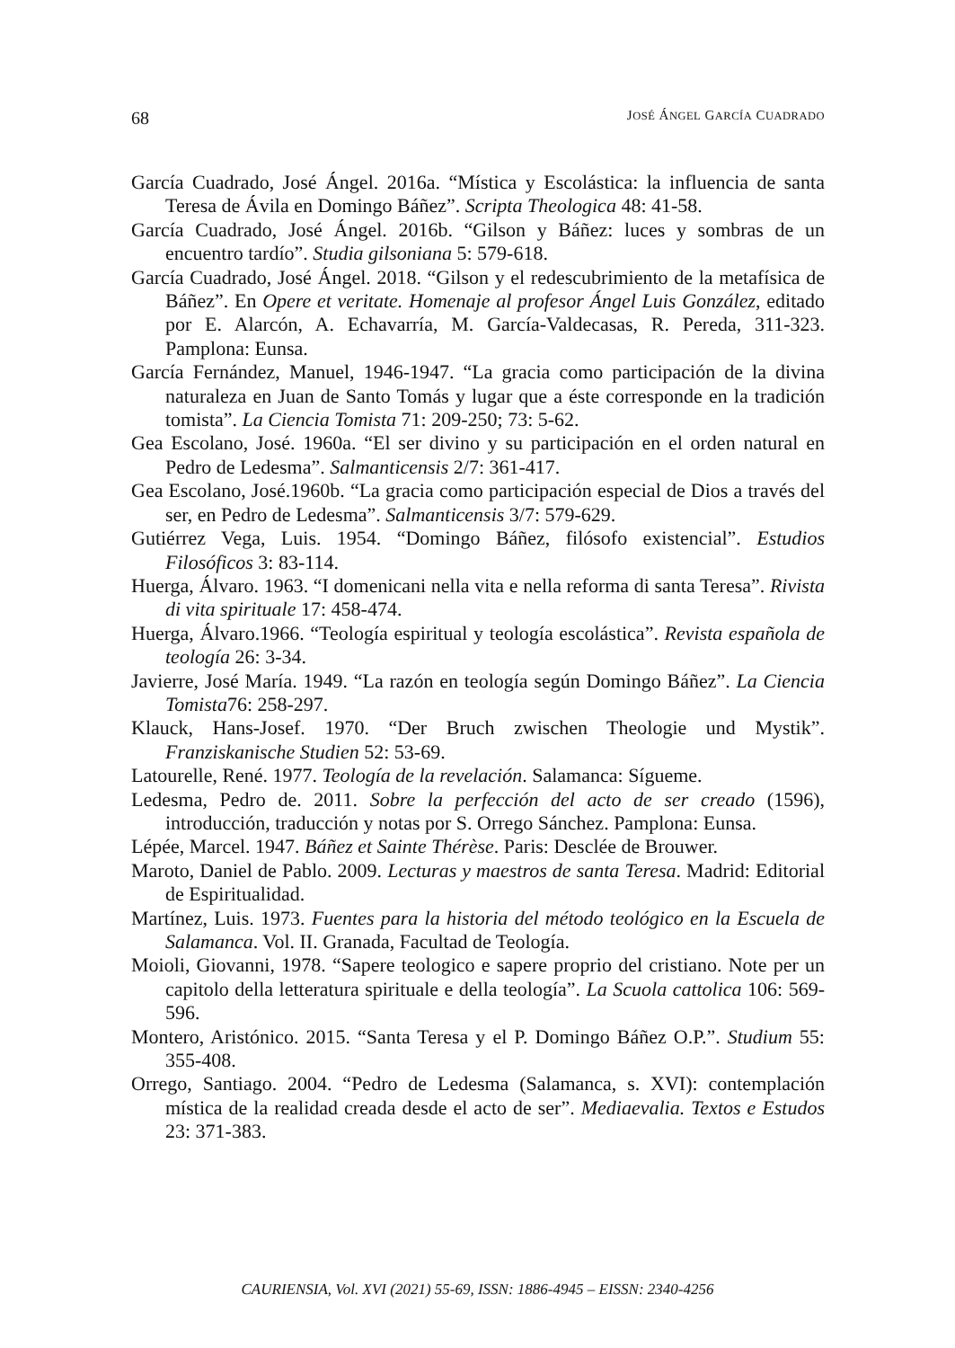68 JOSÉ ÁNGEL GARCÍA CUADRADO
García Cuadrado, José Ángel. 2016a. “Mística y Escolástica: la influencia de santa Teresa de Ávila en Domingo Báñez”. Scripta Theologica 48: 41-58.
García Cuadrado, José Ángel. 2016b. “Gilson y Báñez: luces y sombras de un encuentro tardío”. Studia gilsoniana 5: 579-618.
García Cuadrado, José Ángel. 2018. “Gilson y el redescubrimiento de la metafísica de Báñez”. En Opere et veritate. Homenaje al profesor Ángel Luis González, editado por E. Alarcón, A. Echavarría, M. García-Valdecasas, R. Pereda, 311-323. Pamplona: Eunsa.
García Fernández, Manuel, 1946-1947. “La gracia como participación de la divina naturaleza en Juan de Santo Tomás y lugar que a éste corresponde en la tradición tomista”. La Ciencia Tomista 71: 209-250; 73: 5-62.
Gea Escolano, José. 1960a. “El ser divino y su participación en el orden natural en Pedro de Ledesma”. Salmanticensis 2/7: 361-417.
Gea Escolano, José.1960b. “La gracia como participación especial de Dios a través del ser, en Pedro de Ledesma”. Salmanticensis 3/7: 579-629.
Gutiérrez Vega, Luis. 1954. “Domingo Báñez, filósofo existencial”. Estudios Filosóficos 3: 83-114.
Huerga, Álvaro. 1963. “I domenicani nella vita e nella reforma di santa Teresa”. Rivista di vita spirituale 17: 458-474.
Huerga, Álvaro.1966. “Teología espiritual y teología escolástica”. Revista española de teología 26: 3-34.
Javierre, José María. 1949. “La razón en teología según Domingo Báñez”. La Ciencia Tomista76: 258-297.
Klauck, Hans-Josef. 1970. “Der Bruch zwischen Theologie und Mystik”. Franziskanische Studien 52: 53-69.
Latourelle, René. 1977. Teología de la revelación. Salamanca: Sígueme.
Ledesma, Pedro de. 2011. Sobre la perfección del acto de ser creado (1596), introducción, traducción y notas por S. Orrego Sánchez. Pamplona: Eunsa.
Lépée, Marcel. 1947. Báñez et Sainte Thérèse. Paris: Desclée de Brouwer.
Maroto, Daniel de Pablo. 2009. Lecturas y maestros de santa Teresa. Madrid: Editorial de Espiritualidad.
Martínez, Luis. 1973. Fuentes para la historia del método teológico en la Escuela de Salamanca. Vol. II. Granada, Facultad de Teología.
Moioli, Giovanni, 1978. “Sapere teologico e sapere proprio del cristiano. Note per un capitolo della letteratura spirituale e della teología”. La Scuola cattolica 106: 569-596.
Montero, Aristónico. 2015. “Santa Teresa y el P. Domingo Báñez O.P.”. Studium 55: 355-408.
Orrego, Santiago. 2004. “Pedro de Ledesma (Salamanca, s. XVI): contemplación mística de la realidad creada desde el acto de ser”. Mediaevalia. Textos e Estudos 23: 371-383.
CAURIENSIA, Vol. XVI (2021) 55-69, ISSN: 1886-4945 – EISSN: 2340-4256